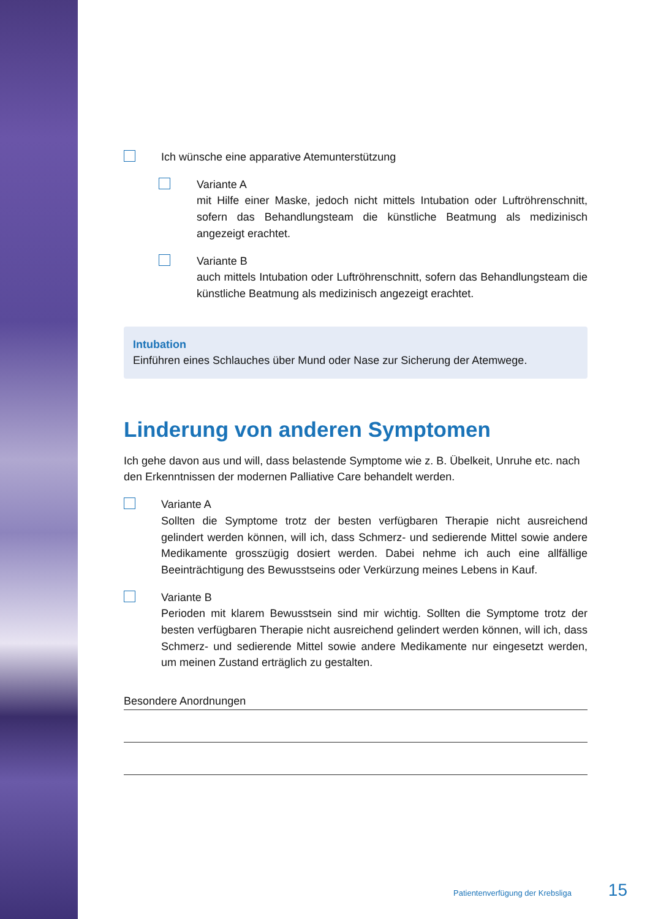Ich wünsche eine apparative Atemunterstützung
Variante A
mit Hilfe einer Maske, jedoch nicht mittels Intubation oder Luftröhrenschnitt, sofern das Behandlungsteam die künstliche Beatmung als medizinisch angezeigt erachtet.
Variante B
auch mittels Intubation oder Luftröhrenschnitt, sofern das Behandlungsteam die künstliche Beatmung als medizinisch angezeigt erachtet.
Intubation
Einführen eines Schlauches über Mund oder Nase zur Sicherung der Atemwege.
Linderung von anderen Symptomen
Ich gehe davon aus und will, dass belastende Symptome wie z. B. Übelkeit, Unruhe etc. nach den Erkenntnissen der modernen Palliative Care behandelt werden.
Variante A
Sollten die Symptome trotz der besten verfügbaren Therapie nicht ausreichend gelindert werden können, will ich, dass Schmerz- und sedierende Mittel sowie andere Medikamente grosszügig dosiert werden. Dabei nehme ich auch eine allfällige Beeinträchtigung des Bewusstseins oder Verkürzung meines Lebens in Kauf.
Variante B
Perioden mit klarem Bewusstsein sind mir wichtig. Sollten die Symptome trotz der besten verfügbaren Therapie nicht ausreichend gelindert werden können, will ich, dass Schmerz- und sedierende Mittel sowie andere Medikamente nur eingesetzt werden, um meinen Zustand erträglich zu gestalten.
Besondere Anordnungen
Patientenverfügung der Krebsliga 15